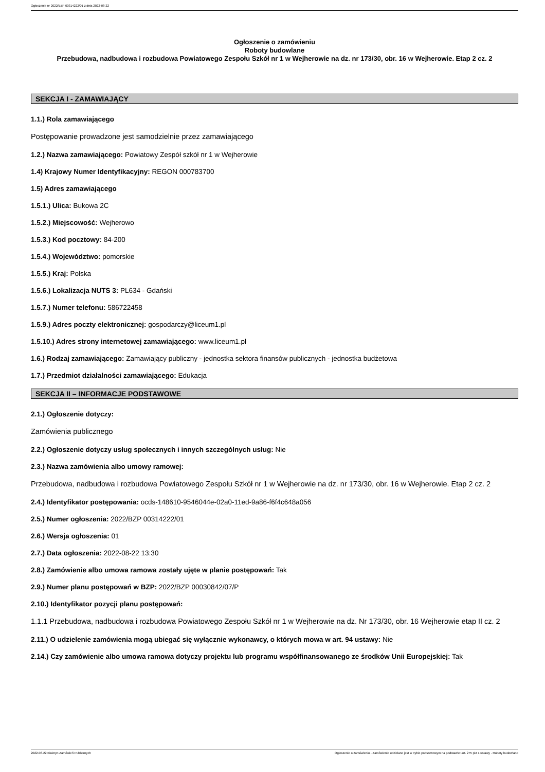Ogłoszenie nr 2022/BZP 00314222/01 z dnia 2022-08-22
Ogłoszenie o zamówieniu
Roboty budowlane
Przebudowa, nadbudowa i rozbudowa Powiatowego Zespołu Szkół nr 1 w Wejherowie na dz. nr 173/30, obr. 16 w Wejherowie. Etap 2 cz. 2
SEKCJA I - ZAMAWIAJĄCY
1.1.) Rola zamawiającego
Postępowanie prowadzone jest samodzielnie przez zamawiającego
1.2.) Nazwa zamawiającego: Powiatowy Zespół szkół nr 1 w Wejherowie
1.4) Krajowy Numer Identyfikacyjny: REGON 000783700
1.5) Adres zamawiającego
1.5.1.) Ulica: Bukowa 2C
1.5.2.) Miejscowość: Wejherowo
1.5.3.) Kod pocztowy: 84-200
1.5.4.) Województwo: pomorskie
1.5.5.) Kraj: Polska
1.5.6.) Lokalizacja NUTS 3: PL634 - Gdański
1.5.7.) Numer telefonu: 586722458
1.5.9.) Adres poczty elektronicznej: gospodarczy@liceum1.pl
1.5.10.) Adres strony internetowej zamawiającego: www.liceum1.pl
1.6.) Rodzaj zamawiającego: Zamawiający publiczny - jednostka sektora finansów publicznych - jednostka budżetowa
1.7.) Przedmiot działalności zamawiającego: Edukacja
SEKCJA II – INFORMACJE PODSTAWOWE
2.1.) Ogłoszenie dotyczy:
Zamówienia publicznego
2.2.) Ogłoszenie dotyczy usług społecznych i innych szczególnych usług: Nie
2.3.) Nazwa zamówienia albo umowy ramowej:
Przebudowa, nadbudowa i rozbudowa Powiatowego Zespołu Szkół nr 1 w Wejherowie na dz. nr 173/30, obr. 16 w Wejherowie. Etap 2 cz. 2
2.4.) Identyfikator postępowania: ocds-148610-9546044e-02a0-11ed-9a86-f6f4c648a056
2.5.) Numer ogłoszenia: 2022/BZP 00314222/01
2.6.) Wersja ogłoszenia: 01
2.7.) Data ogłoszenia: 2022-08-22 13:30
2.8.) Zamówienie albo umowa ramowa zostały ujęte w planie postępowań: Tak
2.9.) Numer planu postępowań w BZP: 2022/BZP 00030842/07/P
2.10.) Identyfikator pozycji planu postępowań:
1.1.1 Przebudowa, nadbudowa i rozbudowa Powiatowego Zespołu Szkół nr 1 w Wejherowie na dz. Nr 173/30, obr. 16 Wejherowie etap II cz. 2
2.11.) O udzielenie zamówienia mogą ubiegać się wyłącznie wykonawcy, o których mowa w art. 94 ustawy: Nie
2.14.) Czy zamówienie albo umowa ramowa dotyczy projektu lub programu współfinansowanego ze środków Unii Europejskiej: Tak
2022-08-22 Biuletyn Zamówień Publicznych Ogłoszenie o zamówieniu - Zamówienie udzielane jest w trybie podstawowym na podstawie: art. 275 pkt 1 ustawy - Roboty budowlane